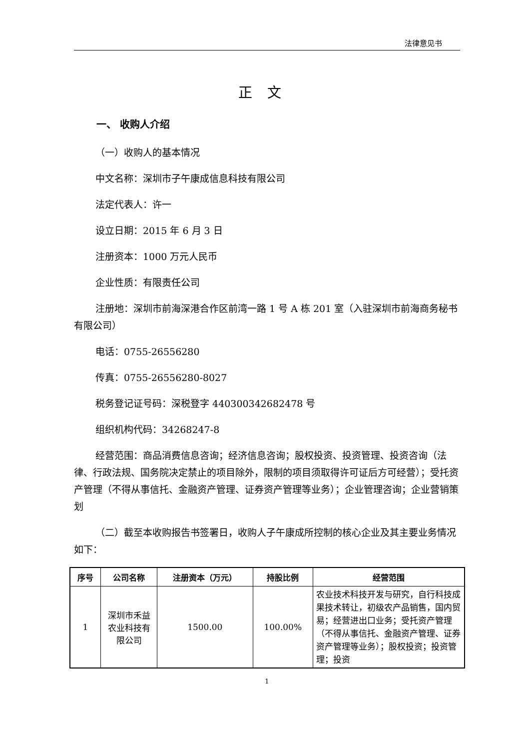法律意见书
正文
一、 收购人介绍
（一）收购人的基本情况
中文名称：深圳市子午康成信息科技有限公司
法定代表人：许一
设立日期：2015 年 6 月 3 日
注册资本：1000 万元人民币
企业性质：有限责任公司
注册地：深圳市前海深港合作区前湾一路 1 号 A 栋 201 室（入驻深圳市前海商务秘书有限公司）
电话：0755-26556280
传真：0755-26556280-8027
税务登记证号码：深税登字 440300342682478 号
组织机构代码：34268247-8
经营范围：商品消费信息咨询；经济信息咨询；股权投资、投资管理、投资咨询（法律、行政法规、国务院决定禁止的项目除外，限制的项目须取得许可证后方可经营）；受托资产管理（不得从事信托、金融资产管理、证券资产管理等业务）；企业管理咨询；企业营销策划
（二）截至本收购报告书签署日，收购人子午康成所控制的核心企业及其主要业务情况如下：
| 序号 | 公司名称 | 注册资本（万元） | 持股比例 | 经营范围 |
| --- | --- | --- | --- | --- |
| 1 | 深圳市禾益农业科技有限公司 | 1500.00 | 100.00% | 农业技术科技开发与研究，自行科技成果技术转让，初级农产品销售，国内贸易；经营进出口业务；受托资产管理（不得从事信托、金融资产管理、证券资产管理等业务）；股权投资；投资管理；投资 |
1